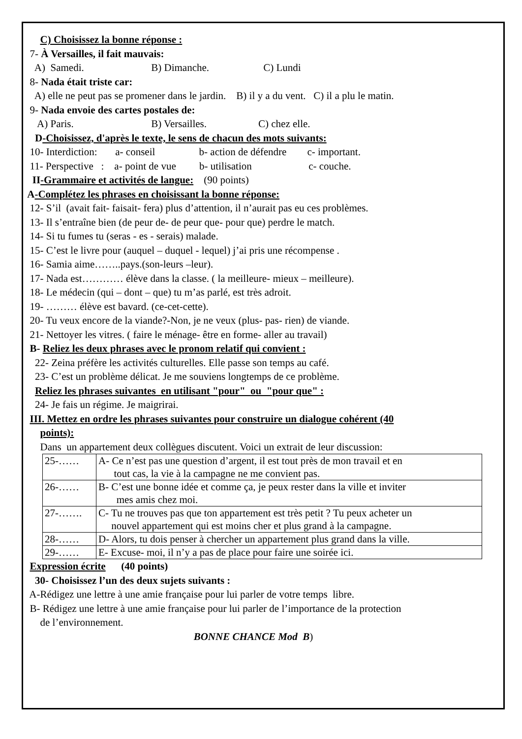C) Choisissez la bonne réponse :
7- À Versailles, il fait mauvais:
A) Samedi. B) Dimanche. C) Lundi
8- Nada était triste car:
A) elle ne peut pas se promener dans le jardin. B) il y a du vent. C) il a plu le matin.
9- Nada envoie des cartes postales de:
A) Paris. B) Versailles. C) chez elle.
D-Choisissez, d'après le texte, le sens de chacun des mots suivants:
10- Interdiction: a- conseil b- action de défendre c- important.
11- Perspective : a- point de vue b- utilisation c- couche.
II-Grammaire et activités de langue: (90 points)
A-Complétez les phrases en choisissant la bonne réponse:
12- S’il (avait fait- faisait- fera) plus d’attention, il n’aurait pas eu ces problèmes.
13- Il s’entraîne bien (de peur de- de peur que- pour que) perdre le match.
14- Si tu fumes tu (seras - es - serais) malade.
15- C’est le livre pour (auquel – duquel - lequel) j’ai pris une récompense .
16- Samia aime……..pays.(son-leurs –leur).
17- Nada est………… élève dans la classe. ( la meilleure- mieux – meilleure).
18- Le médecin (qui – dont – que) tu m’as parlé, est très adroit.
19- ……… élève est bavard. (ce-cet-cette).
20- Tu veux encore de la viande?-Non, je ne veux (plus- pas- rien) de viande.
21- Nettoyer les vitres. ( faire le ménage- être en forme- aller au travail)
B- Reliez les deux phrases avec le pronom relatif qui convient :
22- Zeina préfère les activités culturelles. Elle passe son temps au café.
23- C’est un problème délicat. Je me souviens longtemps de ce problème.
Reliez les phrases suivantes en utilisant "pour" ou "pour que" :
24- Je fais un régime. Je maigrirai.
III. Mettez en ordre les phrases suivantes pour construire un dialogue cohérent (40
points):
Dans un appartement deux collègues discutent. Voici un extrait de leur discussion:
| 25-…… | A- Ce n’est pas une question d’argent, il est tout près de mon travail et en tout cas, la vie à la campagne ne me convient pas. |
| 26-…… | B- C’est une bonne idée et comme ça, je peux rester dans la ville et inviter mes amis chez moi. |
| 27-……. | C- Tu ne trouves pas que ton appartement est très petit ? Tu peux acheter un nouvel appartement qui est moins cher et plus grand à la campagne. |
| 28-…… | D- Alors, tu dois penser à chercher un appartement plus grand dans la ville. |
| 29-…… | E- Excuse- moi, il n’y a pas de place pour faire une soirée ici. |
Expression écrite (40 points)
30- Choisissez l’un des deux sujets suivants :
A-Rédigez une lettre à une amie française pour lui parler de votre temps libre.
B- Rédigez une lettre à une amie française pour lui parler de l’importance de la protection
de l’environnement.
BONNE CHANCE Mod B)